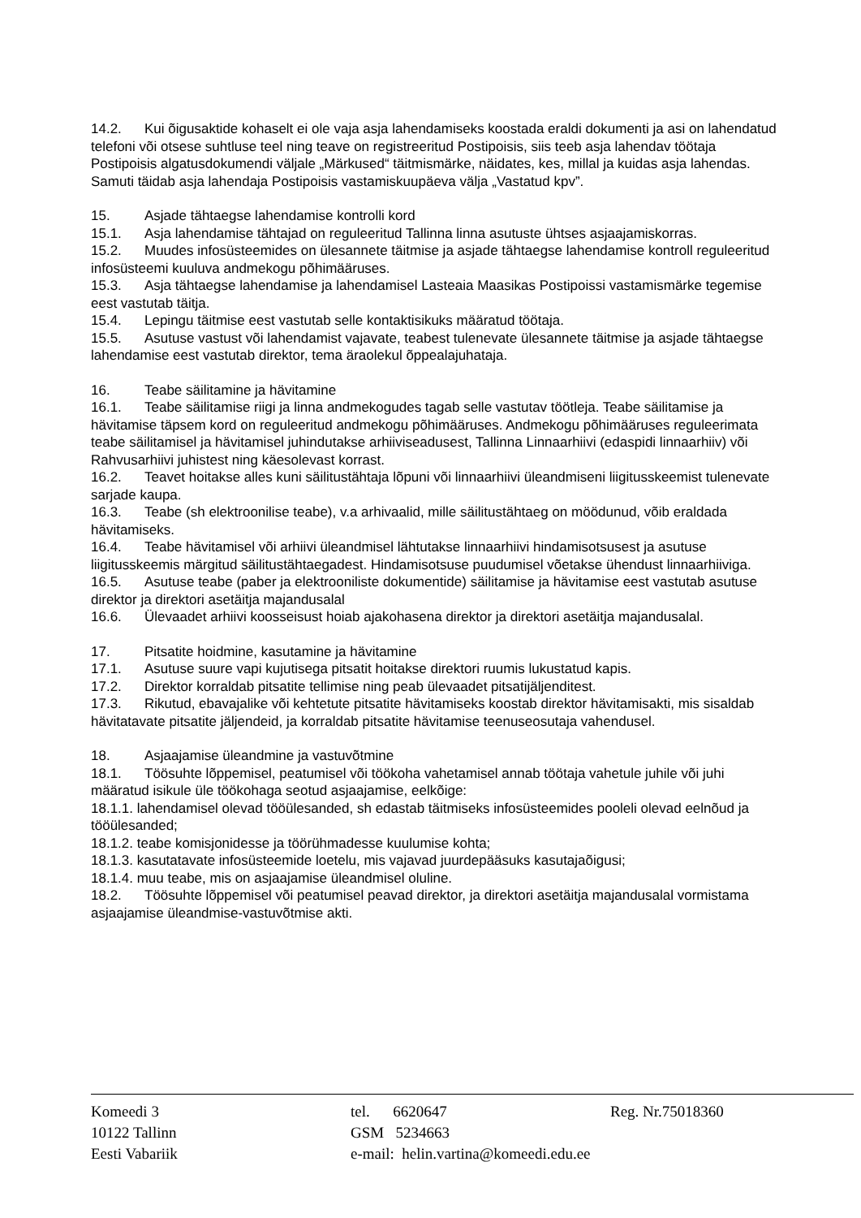14.2. Kui õigusaktide kohaselt ei ole vaja asja lahendamiseks koostada eraldi dokumenti ja asi on lahendatud telefoni või otsese suhtluse teel ning teave on registreeritud Postipoisis, siis teeb asja lahendav töötaja Postipoisis algatusdokumendi väljale „Märkused“ täitmismärke, näidates, kes, millal ja kuidas asja lahendas. Samuti täidab asja lahendaja Postipoisis vastamiskuupäeva välja „Vastatud kpv”.
15. Asjade tähtaegse lahendamise kontrolli kord
15.1. Asja lahendamise tähtajad on reguleeritud Tallinna linna asutuste ühtses asjaajamiskorras.
15.2. Muudes infosüsteemides on ülesannete täitmise ja asjade tähtaegse lahendamise kontroll reguleeritud infosüsteemi kuuluva andmekogu põhimääruses.
15.3. Asja tähtaegse lahendamise ja lahendamisel Lasteaia Maasikas Postipoissi vastamismärke tegemise eest vastutab täitja.
15.4. Lepingu täitmise eest vastutab selle kontaktisikuks määratud töötaja.
15.5. Asutuse vastust või lahendamist vajavate, teabest tulenevate ülesannete täitmise ja asjade tähtaegse lahendamise eest vastutab direktor, tema äraolekul õppealajuhataja.
16. Teabe säilitamine ja hävitamine
16.1. Teabe säilitamise riigi ja linna andmekogudes tagab selle vastutav töötleja. Teabe säilitamise ja hävitamise täpsem kord on reguleeritud andmekogu põhimääruses. Andmekogu põhimääruses reguleerimata teabe säilitamisel ja hävitamisel juhindutakse arhiiviseadusest, Tallinna Linnaarhiivi (edaspidi linnaarhiiv) või Rahvusarhiivi juhistest ning käesolevast korrast.
16.2. Teavet hoitakse alles kuni säilitustähtaja lõpuni või linnaarhiivi üleandmiseni liigitusskeemist tulenevate sarjade kaupa.
16.3. Teabe (sh elektroonilise teabe), v.a arhivaalid, mille säilitustähtaeg on möödunud, võib eraldada hävitamiseks.
16.4. Teabe hävitamisel või arhiivi üleandmisel lähtutakse linnaarhiivi hindamisotsusest ja asutuse liigitusskeemis märgitud säilitustähtaegadest. Hindamisotsuse puudumisel võetakse ühendust linnaarhiiviga.
16.5. Asutuse teabe (paber ja elektrooniliste dokumentide) säilitamise ja hävitamise eest vastutab asutuse direktor ja direktori asetäitja majandusalal
16.6. Ülevaadet arhiivi koosseisust hoiab ajakohasena direktor ja direktori asetäitja majandusalal.
17. Pitsatite hoidmine, kasutamine ja hävitamine
17.1. Asutuse suure vapi kujutisega pitsatit hoitakse direktori ruumis lukustatud kapis.
17.2. Direktor korraldab pitsatite tellimise ning peab ülevaadet pitsatijäljenditest.
17.3. Rikutud, ebavajalike või kehtetute pitsatite hävitamiseks koostab direktor hävitamisakti, mis sisaldab hävitatavate pitsatite jäljendeid, ja korraldab pitsatite hävitamise teenuseosutaja vahendusel.
18. Asjaajamise üleandmine ja vastuvõtmine
18.1. Töösuhte lõppemisel, peatumisel või töökoha vahetamisel annab töötaja vahetule juhile või juhi määratud isikule üle töökohaga seotud asjaajamise, eelkõige:
18.1.1. lahendamisel olevad tööülesanded, sh edastab täitmiseks infosüsteemides pooleli olevad eelnõud ja tööülesanded;
18.1.2. teabe komisjonidesse ja töörühmadesse kuulumise kohta;
18.1.3. kasutatavate infosüsteemide loetelu, mis vajavad juurdepääsuks kasutajaõigusi;
18.1.4. muu teabe, mis on asjaajamise üleandmisel oluline.
18.2. Töösuhte lõppemisel või peatumisel peavad direktor, ja direktori asetäitja majandusalal vormistama asjaajamise üleandmise-vastuvõtmise akti.
Komeedi 3
10122 Tallinn
Eesti Vabariik
tel. 6620647
GSM 5234663
e-mail: helin.vartina@komeedi.edu.ee
Reg. Nr.75018360